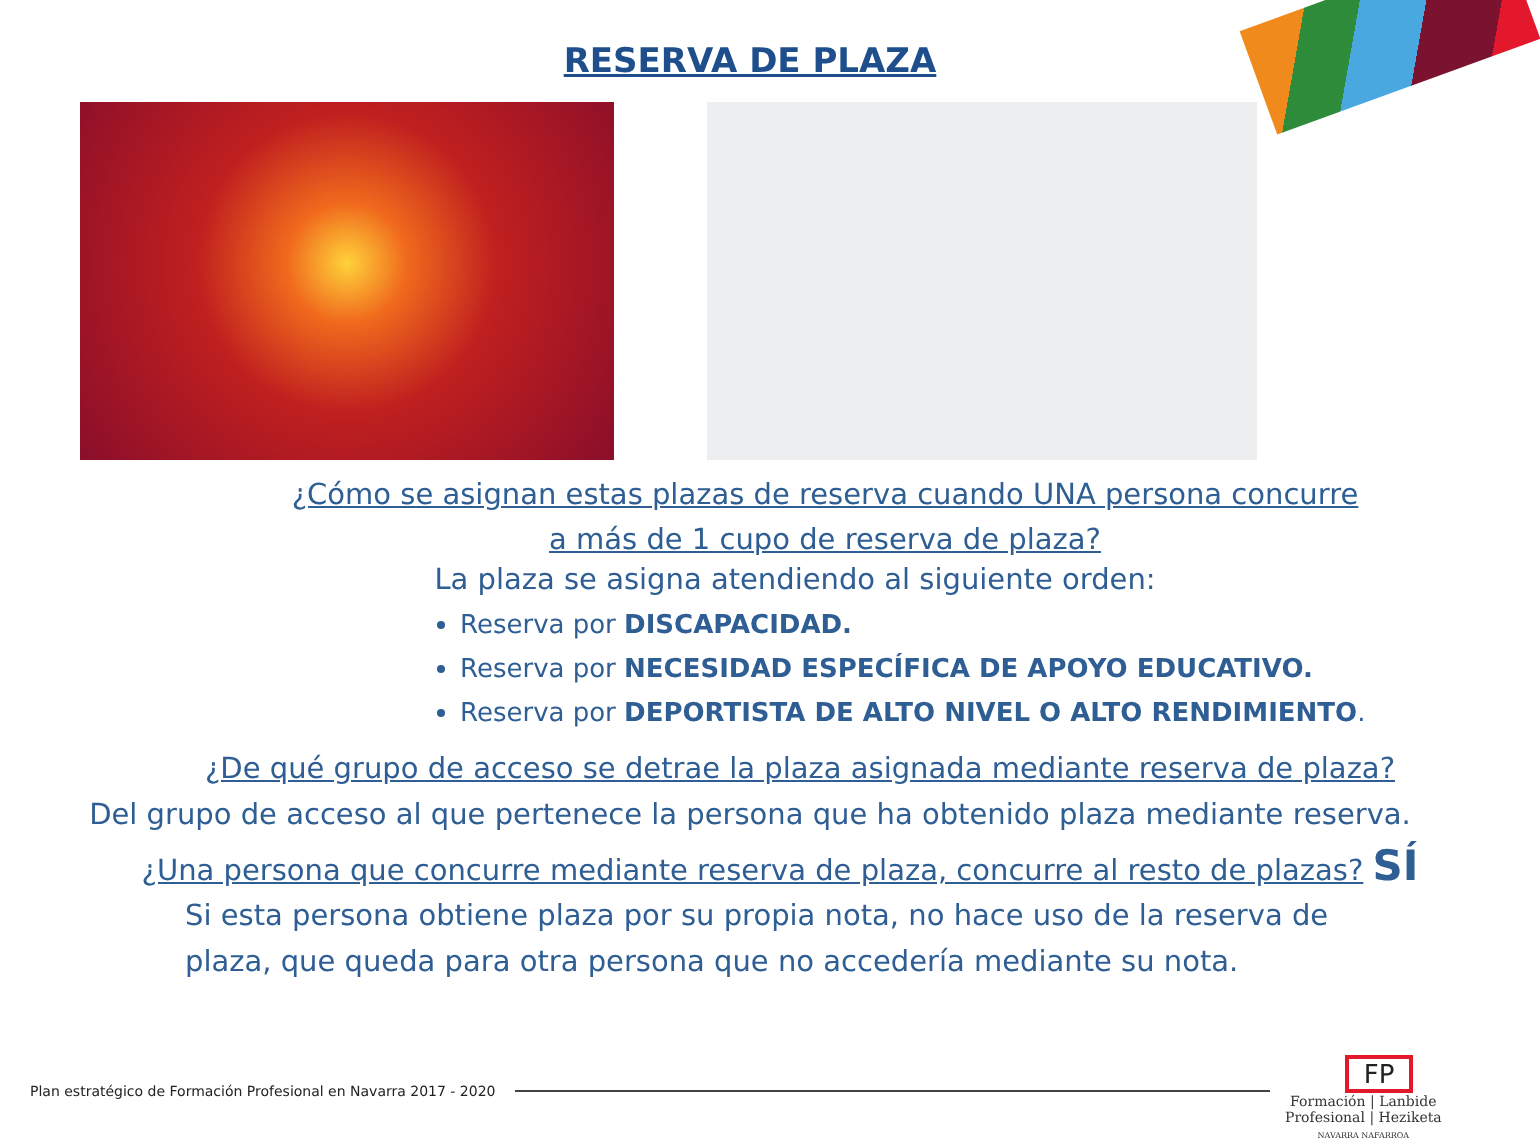RESERVA DE PLAZA
¿Cómo se asignan estas plazas de reserva cuando UNA persona concurre
a más de 1 cupo de reserva de plaza?
La plaza se asigna atendiendo al siguiente orden:
Reserva por DISCAPACIDAD.
Reserva por NECESIDAD ESPECÍFICA DE APOYO EDUCATIVO.
Reserva por DEPORTISTA DE ALTO NIVEL O ALTO RENDIMIENTO.
¿De qué grupo de acceso se detrae la plaza asignada mediante reserva de plaza?
Del grupo de acceso al que pertenece la persona que ha obtenido plaza mediante reserva.
¿Una persona que concurre mediante reserva de plaza, concurre al resto de plazas? SÍ
Si esta persona obtiene plaza por su propia nota, no hace uso de la reserva de
plaza, que queda para otra persona que no accedería mediante su nota.
Plan estratégico de Formación Profesional en Navarra 2017 - 2020
FP
Formación | Lanbide
Profesional | Heziketa
NAVARRA NAFARROA